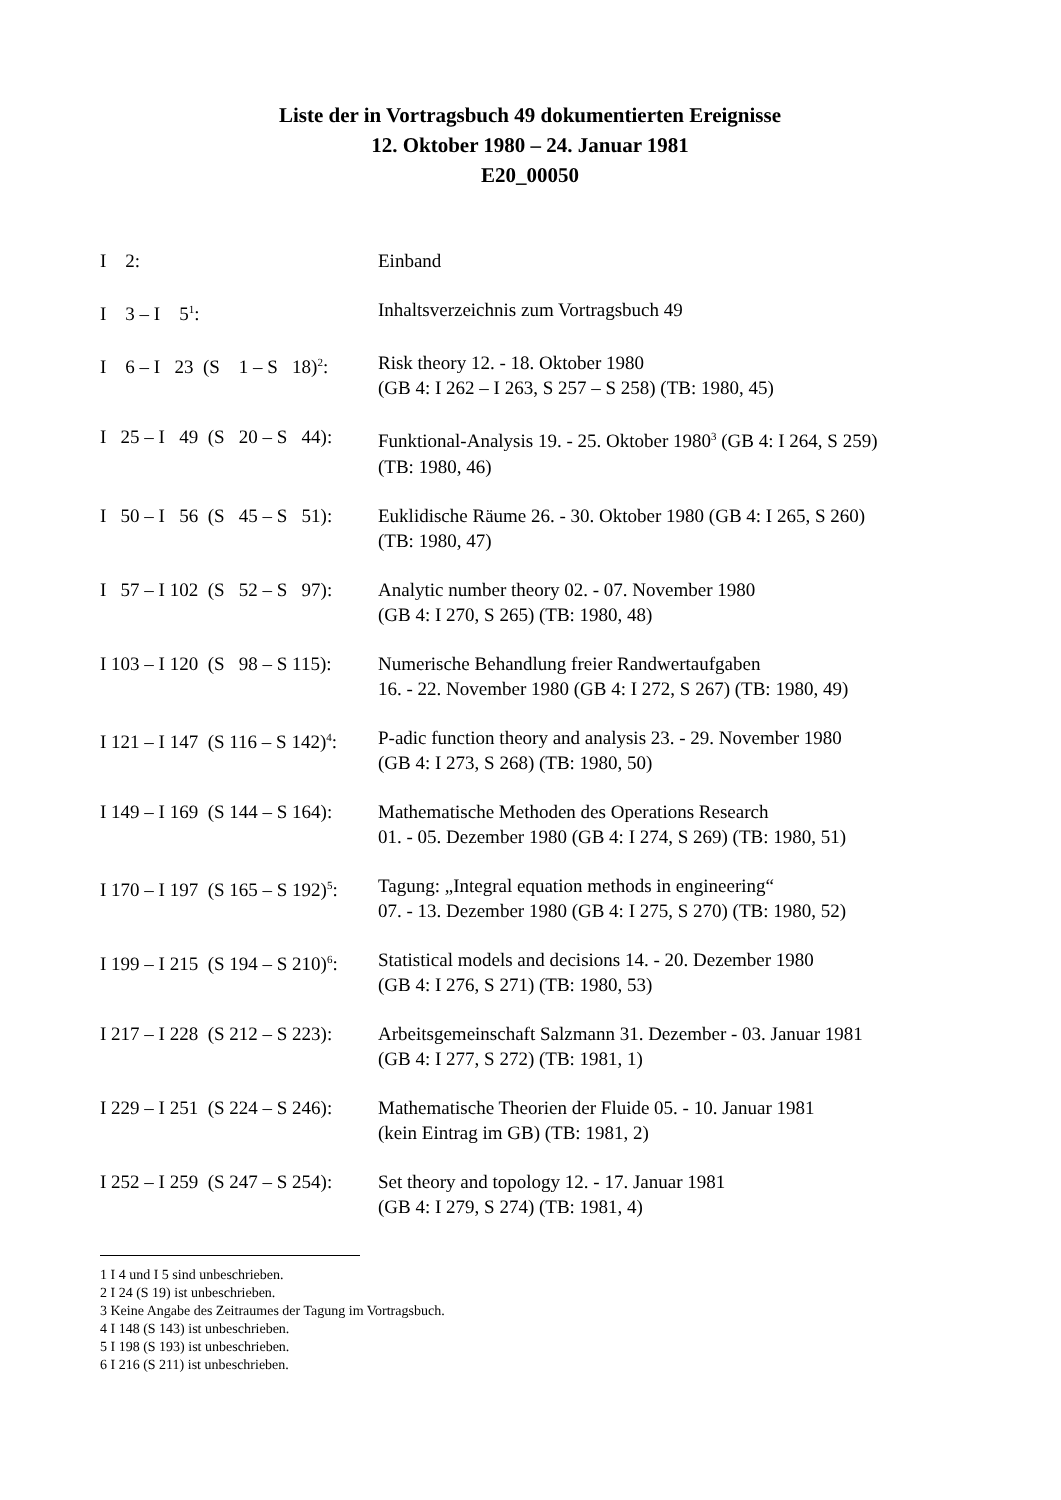Liste der in Vortragsbuch 49 dokumentierten Ereignisse
12. Oktober 1980 – 24. Januar 1981
E20_00050
I 2:
Einband
I 3 – I 5<sup>1</sup>:
Inhaltsverzeichnis zum Vortragsbuch 49
I 6 – I 23 (S 1 – S 18)<sup>2</sup>:
Risk theory 12. - 18. Oktober 1980
(GB 4: I 262 – I 263, S 257 – S 258) (TB: 1980, 45)
I 25 – I 49 (S 20 – S 44):
Funktional-Analysis 19. - 25. Oktober 1980<sup>3</sup> (GB 4: I 264, S 259)
(TB: 1980, 46)
I 50 – I 56 (S 45 – S 51):
Euklidische Räume 26. - 30. Oktober 1980 (GB 4: I 265, S 260)
(TB: 1980, 47)
I 57 – I 102 (S 52 – S 97):
Analytic number theory 02. - 07. November 1980
(GB 4: I 270, S 265) (TB: 1980, 48)
I 103 – I 120 (S 98 – S 115):
Numerische Behandlung freier Randwertaufgaben
16. - 22. November 1980 (GB 4: I 272, S 267) (TB: 1980, 49)
I 121 – I 147 (S 116 – S 142)<sup>4</sup>:
P-adic function theory and analysis 23. - 29. November 1980
(GB 4: I 273, S 268) (TB: 1980, 50)
I 149 – I 169 (S 144 – S 164):
Mathematische Methoden des Operations Research
01. - 05. Dezember 1980 (GB 4: I 274, S 269) (TB: 1980, 51)
I 170 – I 197 (S 165 – S 192)<sup>5</sup>:
Tagung: „Integral equation methods in engineering“
07. - 13. Dezember 1980 (GB 4: I 275, S 270) (TB: 1980, 52)
I 199 – I 215 (S 194 – S 210)<sup>6</sup>:
Statistical models and decisions 14. - 20. Dezember 1980
(GB 4: I 276, S 271) (TB: 1980, 53)
I 217 – I 228 (S 212 – S 223):
Arbeitsgemeinschaft Salzmann 31. Dezember - 03. Januar 1981
(GB 4: I 277, S 272) (TB: 1981, 1)
I 229 – I 251 (S 224 – S 246):
Mathematische Theorien der Fluide 05. - 10. Januar 1981
(kein Eintrag im GB) (TB: 1981, 2)
I 252 – I 259 (S 247 – S 254):
Set theory and topology 12. - 17. Januar 1981
(GB 4: I 279, S 274) (TB: 1981, 4)
1 I 4 und I 5 sind unbeschrieben.
2 I 24 (S 19) ist unbeschrieben.
3 Keine Angabe des Zeitraumes der Tagung im Vortragsbuch.
4 I 148 (S 143) ist unbeschrieben.
5 I 198 (S 193) ist unbeschrieben.
6 I 216 (S 211) ist unbeschrieben.